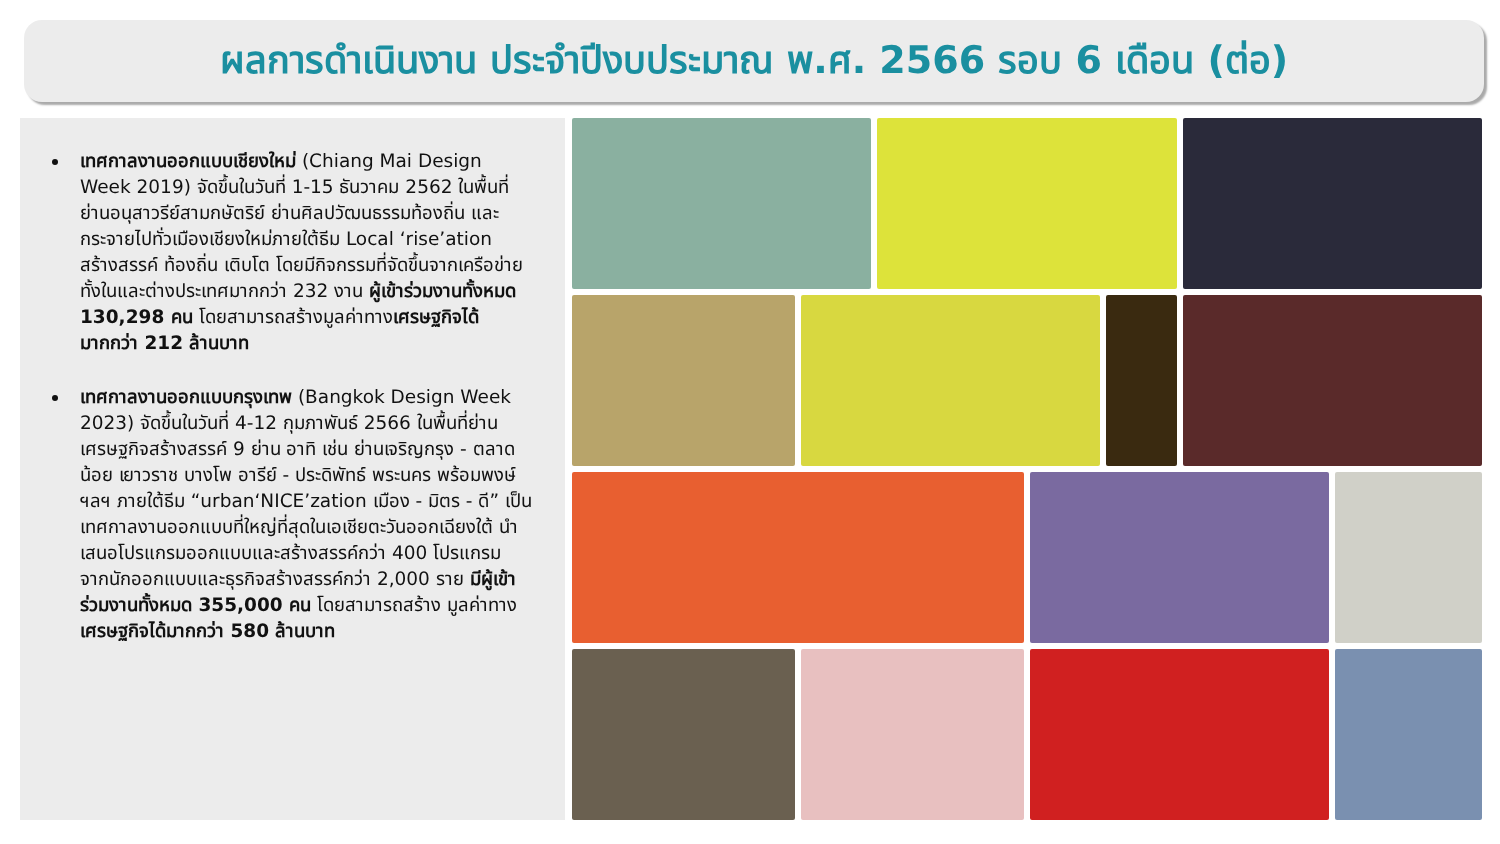ผลการดำเนินงาน ประจำปีงบประมาณ พ.ศ. 2566 รอบ 6 เดือน (ต่อ)
เทศกาลงานออกแบบเชียงใหม่ (Chiang Mai Design Week 2019) จัดขึ้นในวันที่ 1-15 ธันวาคม 2562 ในพื้นที่ย่านอนุสาวรีย์สามกษัตริย์ ย่านศิลปวัฒนธรรมท้องถิ่น และกระจายไปทั่วเมืองเชียงใหม่ภายใต้ธีม Local ‘rise’ation สร้างสรรค์ ท้องถิ่น เติบโต โดยมีกิจกรรมที่จัดขึ้นจากเครือข่ายทั้งในและต่างประเทศมากกว่า 232 งาน ผู้เข้าร่วมงานทั้งหมด 130,298 คน โดยสามารถสร้างมูลค่าทางเศรษฐกิจได้มากกว่า 212 ล้านบาท
เทศกาลงานออกแบบกรุงเทพ (Bangkok Design Week 2023) จัดขึ้นในวันที่ 4-12 กุมภาพันธ์ 2566 ในพื้นที่ย่านเศรษฐกิจสร้างสรรค์ 9 ย่าน อาทิ เช่น ย่านเจริญกรุง - ตลาดน้อย เยาวราช บางโพ อารีย์ - ประดิพัทธ์ พระนคร พร้อมพงษ์ ฯลฯ ภายใต้ธีม “urban‘NICE’zation เมือง - มิตร - ดี” เป็นเทศกาลงานออกแบบที่ใหญ่ที่สุดในเอเชียตะวันออกเฉียงใต้ นำเสนอโปรแกรมออกแบบและสร้างสรรค์กว่า 400 โปรแกรม จากนักออกแบบและธุรกิจสร้างสรรค์กว่า 2,000 ราย มีผู้เข้าร่วมงานทั้งหมด 355,000 คน โดยสามารถสร้าง มูลค่าทางเศรษฐกิจได้มากกว่า 580 ล้านบาท